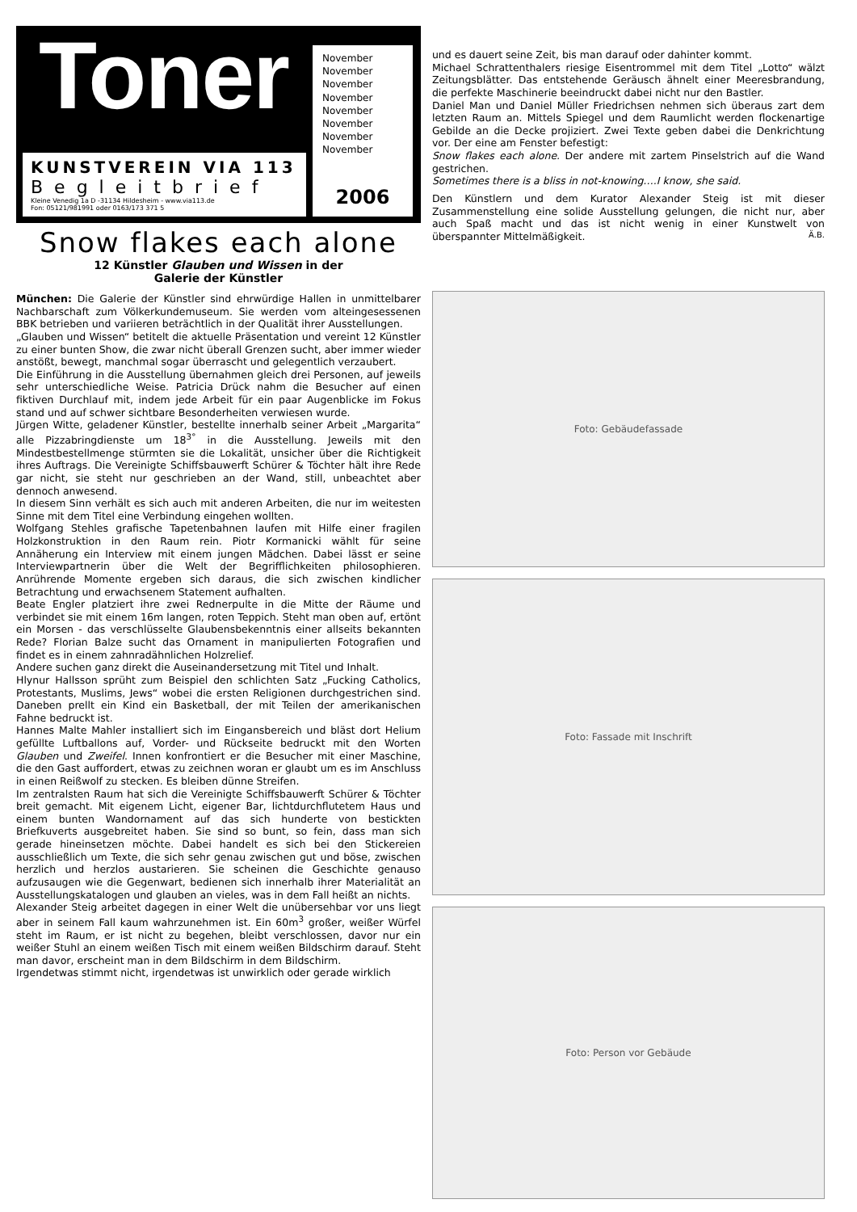Toner
KUNSTVEREIN VIA 113
Begleitbrief
Kleine Venedig 1a D -31134 Hildesheim - www.via113.de
Fon: 05121/981991 oder 0163/173 371 5
November
November
November
November
November
November
November
November
2006
Snow flakes each alone
12 Künstler Glauben und Wissen in der
Galerie der Künstler
München: Die Galerie der Künstler sind ehrwürdige Hallen in unmittelbarer Nachbarschaft zum Völkerkundemuseum. Sie werden vom alteingesessenen BBK betrieben und variieren beträchtlich in der Qualität ihrer Ausstellungen.
„Glauben und Wissen“ betitelt die aktuelle Präsentation und vereint 12 Künstler zu einer bunten Show, die zwar nicht überall Grenzen sucht, aber immer wieder anstößt, bewegt, manchmal sogar überrascht und gelegentlich verzaubert.
Die Einführung in die Ausstellung übernahmen gleich drei Personen, auf jeweils sehr unterschiedliche Weise. Patricia Drück nahm die Besucher auf einen fiktiven Durchlauf mit, indem jede Arbeit für ein paar Augenblicke im Fokus stand und auf schwer sichtbare Besonderheiten verwiesen wurde.
Jürgen Witte, geladener Künstler, bestellte innerhalb seiner Arbeit „Margarita“ alle Pizzabringdienste um 18<sup>3°</sup> in die Ausstellung. Jeweils mit den Mindestbestellmenge stürmten sie die Lokalität, unsicher über die Richtigkeit ihres Auftrags. Die Vereinigte Schiffsbauwerft Schürer & Töchter hält ihre Rede gar nicht, sie steht nur geschrieben an der Wand, still, unbeachtet aber dennoch anwesend.
In diesem Sinn verhält es sich auch mit anderen Arbeiten, die nur im weitesten Sinne mit dem Titel eine Verbindung eingehen wollten.
Wolfgang Stehles grafische Tapetenbahnen laufen mit Hilfe einer fragilen Holzkonstruktion in den Raum rein. Piotr Kormanicki wählt für seine Annäherung ein Interview mit einem jungen Mädchen. Dabei lässt er seine Interviewpartnerin über die Welt der Begrifflichkeiten philosophieren. Anrührende Momente ergeben sich daraus, die sich zwischen kindlicher Betrachtung und erwachsenem Statement aufhalten.
Beate Engler platziert ihre zwei Rednerpulte in die Mitte der Räume und verbindet sie mit einem 16m langen, roten Teppich. Steht man oben auf, ertönt ein Morsen - das verschlüsselte Glaubensbekenntnis einer allseits bekannten Rede? Florian Balze sucht das Ornament in manipulierten Fotografien und findet es in einem zahnradähnlichen Holzrelief.
Andere suchen ganz direkt die Auseinandersetzung mit Titel und Inhalt.
Hlynur Hallsson sprüht zum Beispiel den schlichten Satz „Fucking Catholics, Protestants, Muslims, Jews“ wobei die ersten Religionen durchgestrichen sind. Daneben prellt ein Kind ein Basketball, der mit Teilen der amerikanischen Fahne bedruckt ist.
Hannes Malte Mahler installiert sich im Eingansbereich und bläst dort Helium gefüllte Luftballons auf, Vorder- und Rückseite bedruckt mit den Worten Glauben und Zweifel. Innen konfrontiert er die Besucher mit einer Maschine, die den Gast auffordert, etwas zu zeichnen woran er glaubt um es im Anschluss in einen Reißwolf zu stecken. Es bleiben dünne Streifen.
Im zentralsten Raum hat sich die Vereinigte Schiffsbauwerft Schürer & Töchter breit gemacht. Mit eigenem Licht, eigener Bar, lichtdurchflutetem Haus und einem bunten Wandornament auf das sich hunderte von bestickten Briefkuverts ausgebreitet haben. Sie sind so bunt, so fein, dass man sich gerade hineinsetzen möchte. Dabei handelt es sich bei den Stickereien ausschließlich um Texte, die sich sehr genau zwischen gut und böse, zwischen herzlich und herzlos austarieren. Sie scheinen die Geschichte genauso aufzusaugen wie die Gegenwart, bedienen sich innerhalb ihrer Materialität an Ausstellungskatalogen und glauben an vieles, was in dem Fall heißt an nichts.
Alexander Steig arbeitet dagegen in einer Welt die unübersehbar vor uns liegt aber in seinem Fall kaum wahrzunehmen ist. Ein 60m<sup>3</sup> großer, weißer Würfel steht im Raum, er ist nicht zu begehen, bleibt verschlossen, davor nur ein weißer Stuhl an einem weißen Tisch mit einem weißen Bildschirm darauf. Steht man davor, erscheint man in dem Bildschirm in dem Bildschirm.
Irgendetwas stimmt nicht, irgendetwas ist unwirklich oder gerade wirklich
und es dauert seine Zeit, bis man darauf oder dahinter kommt.
Michael Schrattenthalers riesige Eisentrommel mit dem Titel „Lotto“ wälzt Zeitungsblätter. Das entstehende Geräusch ähnelt einer Meeresbrandung, die perfekte Maschinerie beeindruckt dabei nicht nur den Bastler.
Daniel Man und Daniel Müller Friedrichsen nehmen sich überaus zart dem letzten Raum an. Mittels Spiegel und dem Raumlicht werden flockenartige Gebilde an die Decke projiziert. Zwei Texte geben dabei die Denkrichtung vor. Der eine am Fenster befestigt:
Snow flakes each alone. Der andere mit zartem Pinselstrich auf die Wand gestrichen.
Sometimes there is a bliss in not-knowing….I know, she said.
Den Künstlern und dem Kurator Alexander Steig ist mit dieser Zusammenstellung eine solide Ausstellung gelungen, die nicht nur, aber auch Spaß macht und das ist nicht wenig in einer Kunstwelt von überspannter Mittelmäßigkeit. Ä.B.
Foto: Gebäudefassade
Foto: Fassade mit Inschrift
Foto: Person vor Gebäude